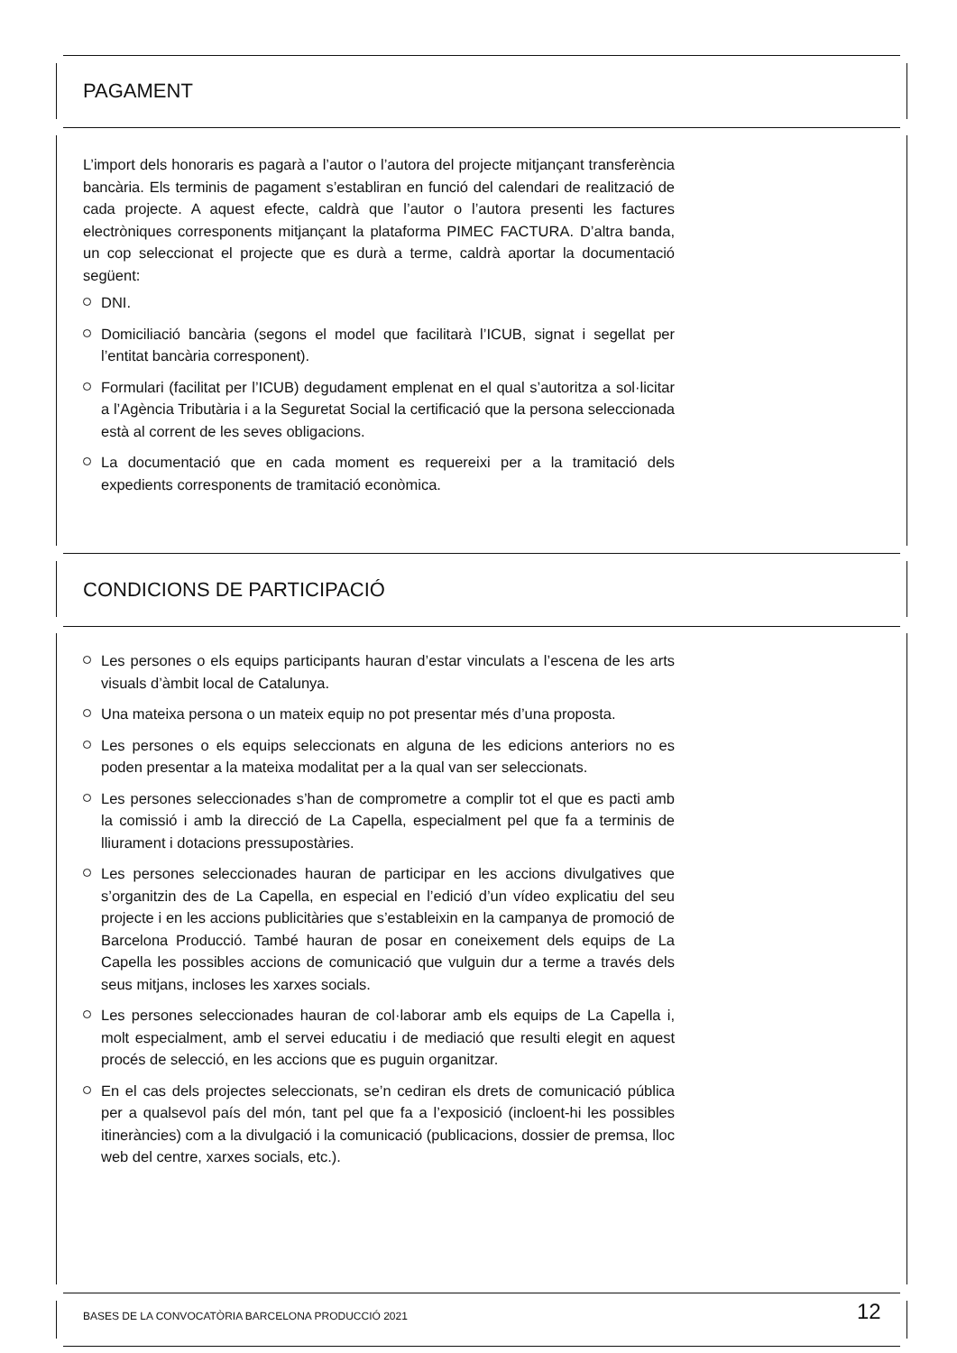PAGAMENT
L’import dels honoraris es pagarà a l’autor o l’autora del projecte mitjançant transferència bancària. Els terminis de pagament s’establiran en funció del calendari de realització de cada projecte. A aquest efecte, caldrà que l’autor o l’autora presenti les factures electròniques corresponents mitjançant la plataforma PIMEC FACTURA. D’altra banda, un cop seleccionat el projecte que es durà a terme, caldrà aportar la documentació següent:
DNI.
Domiciliació bancària (segons el model que facilitarà l’ICUB, signat i segellat per l’entitat bancària corresponent).
Formulari (facilitat per l’ICUB) degudament emplenat en el qual s’autoritza a sol·licitar a l’Agència Tributària i a la Seguretat Social la certificació que la persona seleccionada està al corrent de les seves obligacions.
La documentació que en cada moment es requereixi per a la tramitació dels expedients corresponents de tramitació econòmica.
CONDICIONS DE PARTICIPACIÓ
Les persones o els equips participants hauran d’estar vinculats a l’escena de les arts visuals d’àmbit local de Catalunya.
Una mateixa persona o un mateix equip no pot presentar més d’una proposta.
Les persones o els equips seleccionats en alguna de les edicions anteriors no es poden presentar a la mateixa modalitat per a la qual van ser seleccionats.
Les persones seleccionades s’han de comprometre a complir tot el que es pacti amb la comissió i amb la direcció de La Capella, especialment pel que fa a terminis de lliurament i dotacions pressupostàries.
Les persones seleccionades hauran de participar en les accions divulgatives que s’organitzin des de La Capella, en especial en l’edició d’un vídeo explicatiu del seu projecte i en les accions publicitàries que s’estableixin en la campanya de promoció de Barcelona Producció. També hauran de posar en coneixement dels equips de La Capella les possibles accions de comunicació que vulguin dur a terme a través dels seus mitjans, incloses les xarxes socials.
Les persones seleccionades hauran de col·laborar amb els equips de La Capella i, molt especialment, amb el servei educatiu i de mediació que resulti elegit en aquest procés de selecció, en les accions que es puguin organitzar.
En el cas dels projectes seleccionats, se’n cediran els drets de comunicació pública per a qualsevol país del món, tant pel que fa a l’exposició (incloent-hi les possibles itineràncies) com a la divulgació i la comunicació (publicacions, dossier de premsa, lloc web del centre, xarxes socials, etc.).
BASES DE LA CONVOCATÒRIA BARCELONA PRODUCCIÓ 2021
12